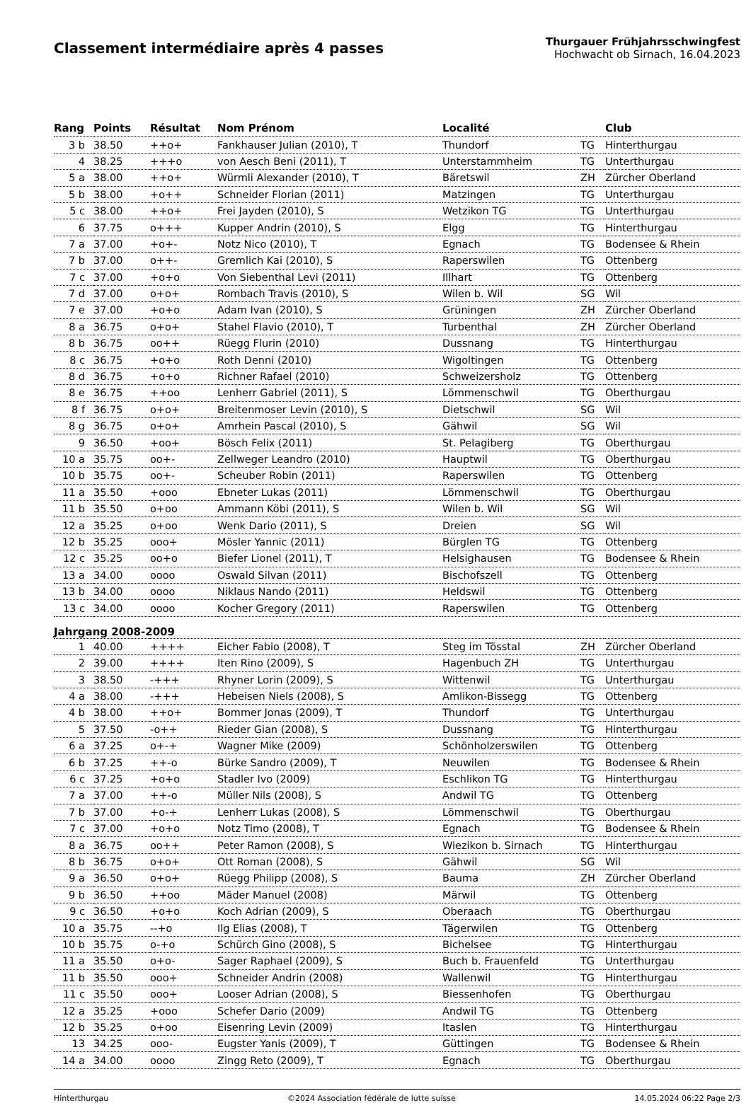Classement intermédiaire après 4 passes
Thurgauer Frühjahrsschwingfest
Hochwacht ob Sirnach, 16.04.2023
| Rang | Points | Résultat | Nom Prénom | Localité | | Club |
| --- | --- | --- | --- | --- | --- | --- |
| 3 b | 38.50 | ++o+ | Fankhauser Julian (2010), T | Thundorf | TG | Hinterthurgau |
| 4 | 38.25 | +++o | von Aesch Beni (2011), T | Unterstammheim | TG | Unterthurgau |
| 5 a | 38.00 | ++o+ | Würmli Alexander (2010), T | Bäretswil | ZH | Zürcher Oberland |
| 5 b | 38.00 | +o++ | Schneider Florian (2011) | Matzingen | TG | Unterthurgau |
| 5 c | 38.00 | ++o+ | Frei Jayden (2010), S | Wetzikon TG | TG | Unterthurgau |
| 6 | 37.75 | o+++ | Kupper Andrin (2010), S | Elgg | TG | Hinterthurgau |
| 7 a | 37.00 | +o+- | Notz Nico (2010), T | Egnach | TG | Bodensee & Rhein |
| 7 b | 37.00 | o++- | Gremlich Kai (2010), S | Raperswilen | TG | Ottenberg |
| 7 c | 37.00 | +o+o | Von Siebenthal Levi (2011) | Illhart | TG | Ottenberg |
| 7 d | 37.00 | o+o+ | Rombach Travis (2010), S | Wilen b. Wil | SG | Wil |
| 7 e | 37.00 | +o+o | Adam Ivan (2010), S | Grüningen | ZH | Zürcher Oberland |
| 8 a | 36.75 | o+o+ | Stahel Flavio (2010), T | Turbenthal | ZH | Zürcher Oberland |
| 8 b | 36.75 | oo++ | Rüegg Flurin (2010) | Dussnang | TG | Hinterthurgau |
| 8 c | 36.75 | +o+o | Roth Denni (2010) | Wigoltingen | TG | Ottenberg |
| 8 d | 36.75 | +o+o | Richner Rafael (2010) | Schweizersholz | TG | Ottenberg |
| 8 e | 36.75 | ++oo | Lenherr Gabriel (2011), S | Lömmenschwil | TG | Oberthurgau |
| 8 f | 36.75 | o+o+ | Breitenmoser Levin (2010), S | Dietschwil | SG | Wil |
| 8 g | 36.75 | o+o+ | Amrhein Pascal (2010), S | Gähwil | SG | Wil |
| 9 | 36.50 | +oo+ | Bösch Felix (2011) | St. Pelagiberg | TG | Oberthurgau |
| 10 a | 35.75 | oo+- | Zellweger Leandro (2010) | Hauptwil | TG | Oberthurgau |
| 10 b | 35.75 | oo+- | Scheuber Robin (2011) | Raperswilen | TG | Ottenberg |
| 11 a | 35.50 | +ooo | Ebneter Lukas (2011) | Lömmenschwil | TG | Oberthurgau |
| 11 b | 35.50 | o+oo | Ammann Köbi (2011), S | Wilen b. Wil | SG | Wil |
| 12 a | 35.25 | o+oo | Wenk Dario (2011), S | Dreien | SG | Wil |
| 12 b | 35.25 | ooo+ | Mösler Yannic (2011) | Bürglen TG | TG | Ottenberg |
| 12 c | 35.25 | oo+o | Biefer Lionel (2011), T | Helsighausen | TG | Bodensee & Rhein |
| 13 a | 34.00 | oooo | Oswald Silvan (2011) | Bischofszell | TG | Ottenberg |
| 13 b | 34.00 | oooo | Niklaus Nando (2011) | Heldswil | TG | Ottenberg |
| 13 c | 34.00 | oooo | Kocher Gregory (2011) | Raperswilen | TG | Ottenberg |
| Jahrgang 2008-2009 | | | | | | |
| 1 | 40.00 | ++++ | Eicher Fabio (2008), T | Steg im Tösstal | ZH | Zürcher Oberland |
| 2 | 39.00 | ++++ | Iten Rino (2009), S | Hagenbuch ZH | TG | Unterthurgau |
| 3 | 38.50 | -+++ | Rhyner Lorin (2009), S | Wittenwil | TG | Unterthurgau |
| 4 a | 38.00 | -+++ | Hebeisen Niels (2008), S | Amlikon-Bissegg | TG | Ottenberg |
| 4 b | 38.00 | ++o+ | Bommer Jonas (2009), T | Thundorf | TG | Unterthurgau |
| 5 | 37.50 | -o++ | Rieder Gian (2008), S | Dussnang | TG | Hinterthurgau |
| 6 a | 37.25 | o+-+ | Wagner Mike (2009) | Schönholzerswilen | TG | Ottenberg |
| 6 b | 37.25 | ++-o | Bürke Sandro (2009), T | Neuwilen | TG | Bodensee & Rhein |
| 6 c | 37.25 | +o+o | Stadler Ivo (2009) | Eschlikon TG | TG | Hinterthurgau |
| 7 a | 37.00 | ++-o | Müller Nils (2008), S | Andwil TG | TG | Ottenberg |
| 7 b | 37.00 | +o-+ | Lenherr Lukas (2008), S | Lömmenschwil | TG | Oberthurgau |
| 7 c | 37.00 | +o+o | Notz Timo (2008), T | Egnach | TG | Bodensee & Rhein |
| 8 a | 36.75 | oo++ | Peter Ramon (2008), S | Wiezikon b. Sirnach | TG | Hinterthurgau |
| 8 b | 36.75 | o+o+ | Ott Roman (2008), S | Gähwil | SG | Wil |
| 9 a | 36.50 | o+o+ | Rüegg Philipp (2008), S | Bauma | ZH | Zürcher Oberland |
| 9 b | 36.50 | ++oo | Mäder Manuel (2008) | Märwil | TG | Ottenberg |
| 9 c | 36.50 | +o+o | Koch Adrian (2009), S | Oberaach | TG | Oberthurgau |
| 10 a | 35.75 | --+o | Ilg Elias (2008), T | Tägerwilen | TG | Ottenberg |
| 10 b | 35.75 | o-+o | Schürch Gino (2008), S | Bichelsee | TG | Hinterthurgau |
| 11 a | 35.50 | o+o- | Sager Raphael (2009), S | Buch b. Frauenfeld | TG | Unterthurgau |
| 11 b | 35.50 | ooo+ | Schneider Andrin (2008) | Wallenwil | TG | Hinterthurgau |
| 11 c | 35.50 | ooo+ | Looser Adrian (2008), S | Biessenhofen | TG | Oberthurgau |
| 12 a | 35.25 | +ooo | Schefer Dario (2009) | Andwil TG | TG | Ottenberg |
| 12 b | 35.25 | o+oo | Eisenring Levin (2009) | Itaslen | TG | Hinterthurgau |
| 13 | 34.25 | ooo- | Eugster Yanis (2009), T | Güttingen | TG | Bodensee & Rhein |
| 14 a | 34.00 | oooo | Zingg Reto (2009), T | Egnach | TG | Oberthurgau |
Hinterthurgau ©2024 Association fédérale de lutte suisse 14.05.2024 06:22 Page 2/3